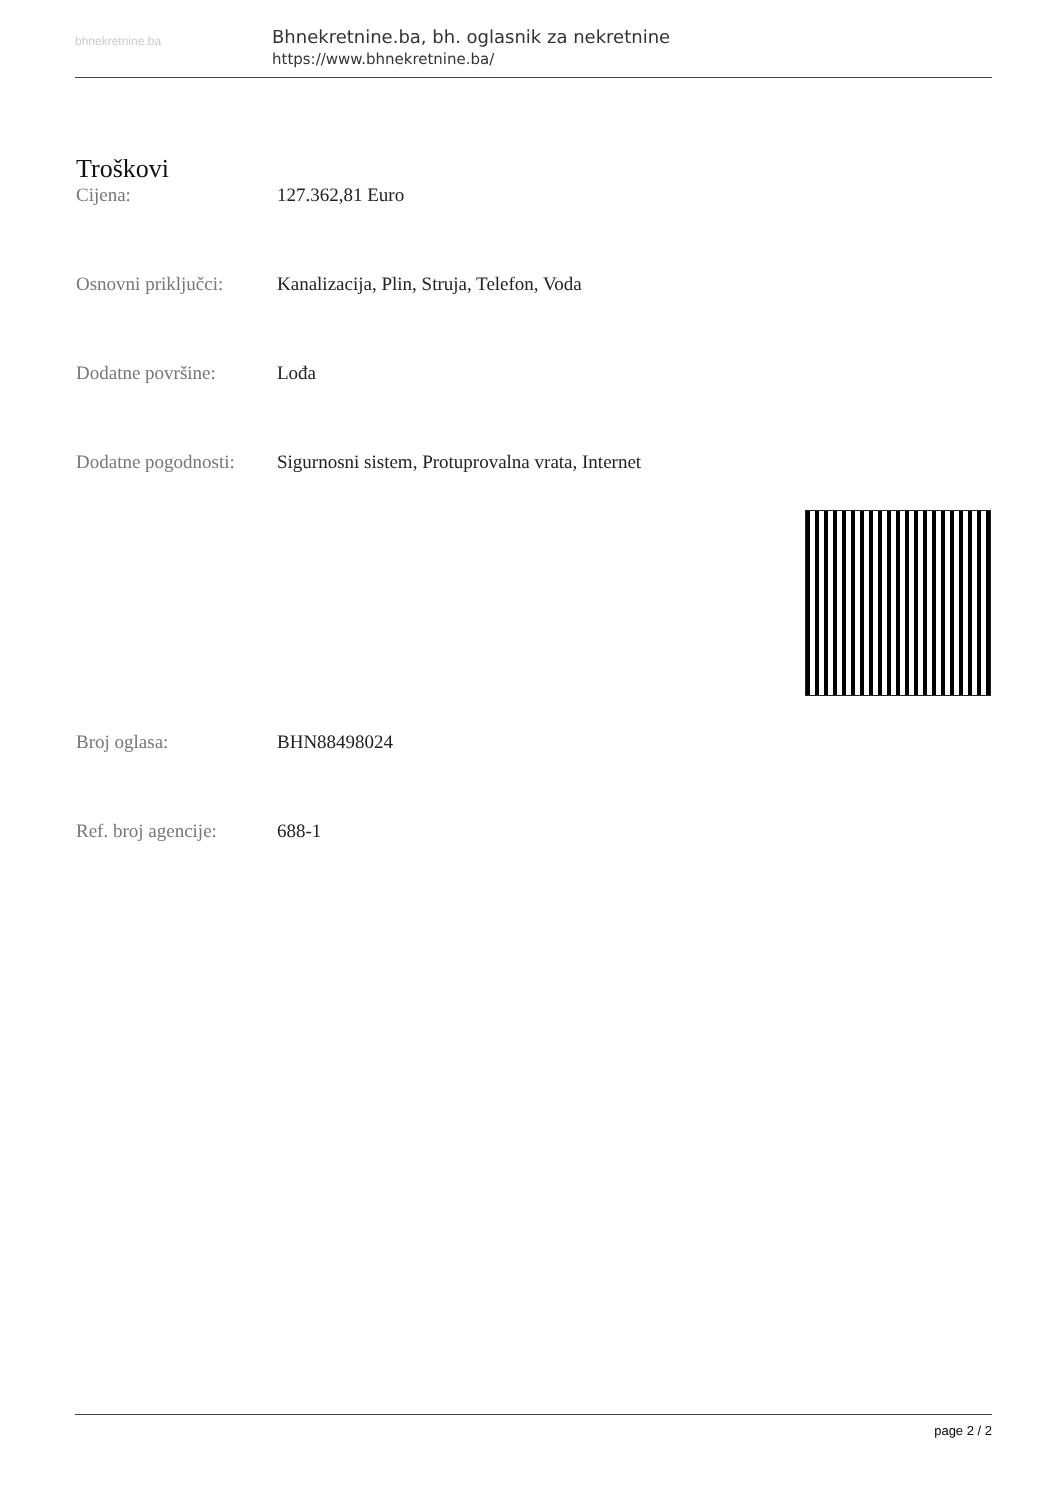bhnekretnine.ba
Bhnekretnine.ba, bh. oglasnik za nekretnine
https://www.bhnekretnine.ba/
Troškovi
Cijena: 127.362,81 Euro
Osnovni priključci:
Kanalizacija, Plin, Struja, Telefon, Voda
Dodatne površine: Lođa
Dodatne pogodnosti:
Sigurnosni sistem, Protuprovalna vrata, Internet
Broj oglasa: BHN88498024
Ref. broj agencije:
688-1
page 2 / 2